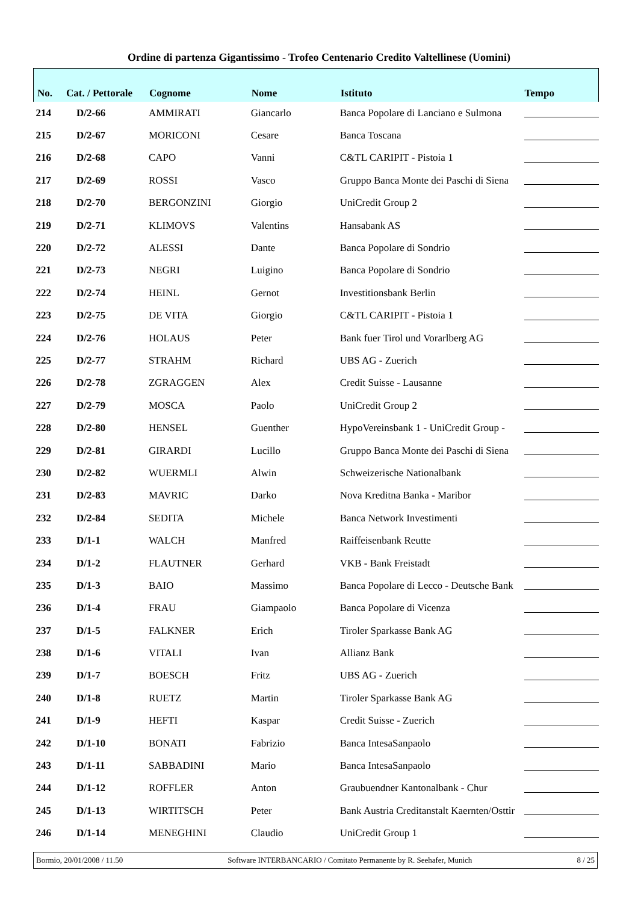Ordine di partenza Gigantissimo - Trofeo Centenario Credito Valtellinese (Uomini)
| No. | Cat. / Pettorale | Cognome | Nome | Istituto | Tempo |
| --- | --- | --- | --- | --- | --- |
| 214 | D/2-66 | AMMIRATI | Giancarlo | Banca Popolare di Lanciano e Sulmona | |
| 215 | D/2-67 | MORICONI | Cesare | Banca Toscana | |
| 216 | D/2-68 | CAPO | Vanni | C&TL CARIPIT - Pistoia 1 | |
| 217 | D/2-69 | ROSSI | Vasco | Gruppo Banca Monte dei Paschi di Siena | |
| 218 | D/2-70 | BERGONZINI | Giorgio | UniCredit Group 2 | |
| 219 | D/2-71 | KLIMOVS | Valentins | Hansabank AS | |
| 220 | D/2-72 | ALESSI | Dante | Banca Popolare di Sondrio | |
| 221 | D/2-73 | NEGRI | Luigino | Banca Popolare di Sondrio | |
| 222 | D/2-74 | HEINL | Gernot | Investitionsbank Berlin | |
| 223 | D/2-75 | DE VITA | Giorgio | C&TL CARIPIT - Pistoia 1 | |
| 224 | D/2-76 | HOLAUS | Peter | Bank fuer Tirol und Vorarlberg AG | |
| 225 | D/2-77 | STRAHM | Richard | UBS AG - Zuerich | |
| 226 | D/2-78 | ZGRAGGEN | Alex | Credit Suisse - Lausanne | |
| 227 | D/2-79 | MOSCA | Paolo | UniCredit Group 2 | |
| 228 | D/2-80 | HENSEL | Guenther | HypoVereinsbank 1 - UniCredit Group - | |
| 229 | D/2-81 | GIRARDI | Lucillo | Gruppo Banca Monte dei Paschi di Siena | |
| 230 | D/2-82 | WUERMLI | Alwin | Schweizerische Nationalbank | |
| 231 | D/2-83 | MAVRIC | Darko | Nova Kreditna Banka - Maribor | |
| 232 | D/2-84 | SEDITA | Michele | Banca Network Investimenti | |
| 233 | D/1-1 | WALCH | Manfred | Raiffeisenbank Reutte | |
| 234 | D/1-2 | FLAUTNER | Gerhard | VKB - Bank Freistadt | |
| 235 | D/1-3 | BAIO | Massimo | Banca Popolare di Lecco - Deutsche Bank | |
| 236 | D/1-4 | FRAU | Giampaolo | Banca Popolare di Vicenza | |
| 237 | D/1-5 | FALKNER | Erich | Tiroler Sparkasse Bank AG | |
| 238 | D/1-6 | VITALI | Ivan | Allianz Bank | |
| 239 | D/1-7 | BOESCH | Fritz | UBS AG - Zuerich | |
| 240 | D/1-8 | RUETZ | Martin | Tiroler Sparkasse Bank AG | |
| 241 | D/1-9 | HEFTI | Kaspar | Credit Suisse - Zuerich | |
| 242 | D/1-10 | BONATI | Fabrizio | Banca IntesaSanpaolo | |
| 243 | D/1-11 | SABBADINI | Mario | Banca IntesaSanpaolo | |
| 244 | D/1-12 | ROFFLER | Anton | Graubuendner Kantonalbank - Chur | |
| 245 | D/1-13 | WIRTITSCH | Peter | Bank Austria Creditanstalt Kaernten/Osttir | |
| 246 | D/1-14 | MENEGHINI | Claudio | UniCredit Group 1 | |
Bormio, 20/01/2008 / 11.50 Software INTERBANCARIO / Comitato Permanente by R. Seehafer, Munich 8 / 25